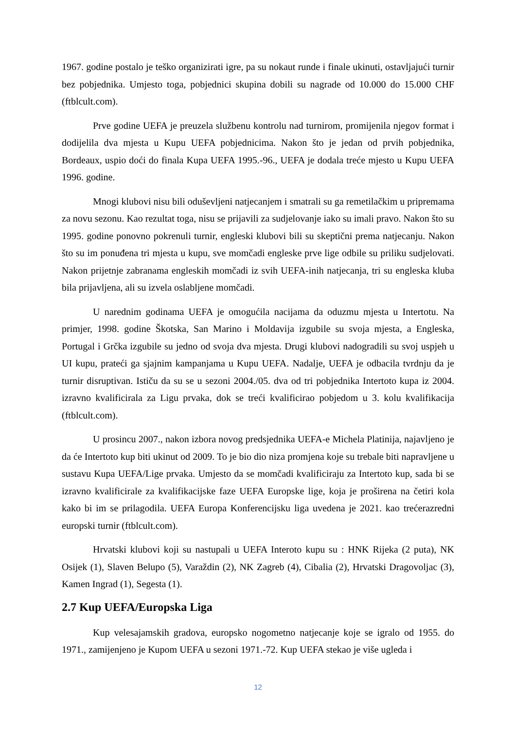1967. godine postalo je teško organizirati igre, pa su nokaut runde i finale ukinuti, ostavljajući turnir bez pobjednika. Umjesto toga, pobjednici skupina dobili su nagrade od 10.000 do 15.000 CHF (ftblcult.com).
Prve godine UEFA je preuzela službenu kontrolu nad turnirom, promijenila njegov format i dodijelila dva mjesta u Kupu UEFA pobjednicima. Nakon što je jedan od prvih pobjednika, Bordeaux, uspio doći do finala Kupa UEFA 1995.-96., UEFA je dodala treće mjesto u Kupu UEFA 1996. godine.
Mnogi klubovi nisu bili oduševljeni natjecanjem i smatrali su ga remetilačkim u pripremama za novu sezonu. Kao rezultat toga, nisu se prijavili za sudjelovanje iako su imali pravo. Nakon što su 1995. godine ponovno pokrenuli turnir, engleski klubovi bili su skeptični prema natjecanju. Nakon što su im ponuđena tri mjesta u kupu, sve momčadi engleske prve lige odbile su priliku sudjelovati. Nakon prijetnje zabranama engleskih momčadi iz svih UEFA-inih natjecanja, tri su engleska kluba bila prijavljena, ali su izvela oslabljene momčadi.
U narednim godinama UEFA je omogućila nacijama da oduzmu mjesta u Intertotu. Na primjer, 1998. godine Škotska, San Marino i Moldavija izgubile su svoja mjesta, a Engleska, Portugal i Grčka izgubile su jedno od svoja dva mjesta. Drugi klubovi nadogradili su svoj uspjeh u UI kupu, prateći ga sjajnim kampanjama u Kupu UEFA. Nadalje, UEFA je odbacila tvrdnju da je turnir disruptivan. Ističu da su se u sezoni 2004./05. dva od tri pobjednika Intertoto kupa iz 2004. izravno kvalificirala za Ligu prvaka, dok se treći kvalificirao pobjedom u 3. kolu kvalifikacija (ftblcult.com).
U prosincu 2007., nakon izbora novog predsjednika UEFA-e Michela Platinija, najavljeno je da će Intertoto kup biti ukinut od 2009. To je bio dio niza promjena koje su trebale biti napravljene u sustavu Kupa UEFA/Lige prvaka. Umjesto da se momčadi kvalificiraju za Intertoto kup, sada bi se izravno kvalificirale za kvalifikacijske faze UEFA Europske lige, koja je proširena na četiri kola kako bi im se prilagodila. UEFA Europa Konferencijsku liga uvedena je 2021. kao trećerazredni europski turnir (ftblcult.com).
Hrvatski klubovi koji su nastupali u UEFA Interoto kupu su : HNK Rijeka (2 puta), NK Osijek (1), Slaven Belupo (5), Varaždin (2), NK Zagreb (4), Cibalia (2), Hrvatski Dragovoljac (3), Kamen Ingrad (1), Segesta (1).
2.7 Kup UEFA/Europska Liga
Kup velesajamskih gradova, europsko nogometno natjecanje koje se igralo od 1955. do 1971., zamijenjeno je Kupom UEFA u sezoni 1971.-72. Kup UEFA stekao je više ugleda i
12